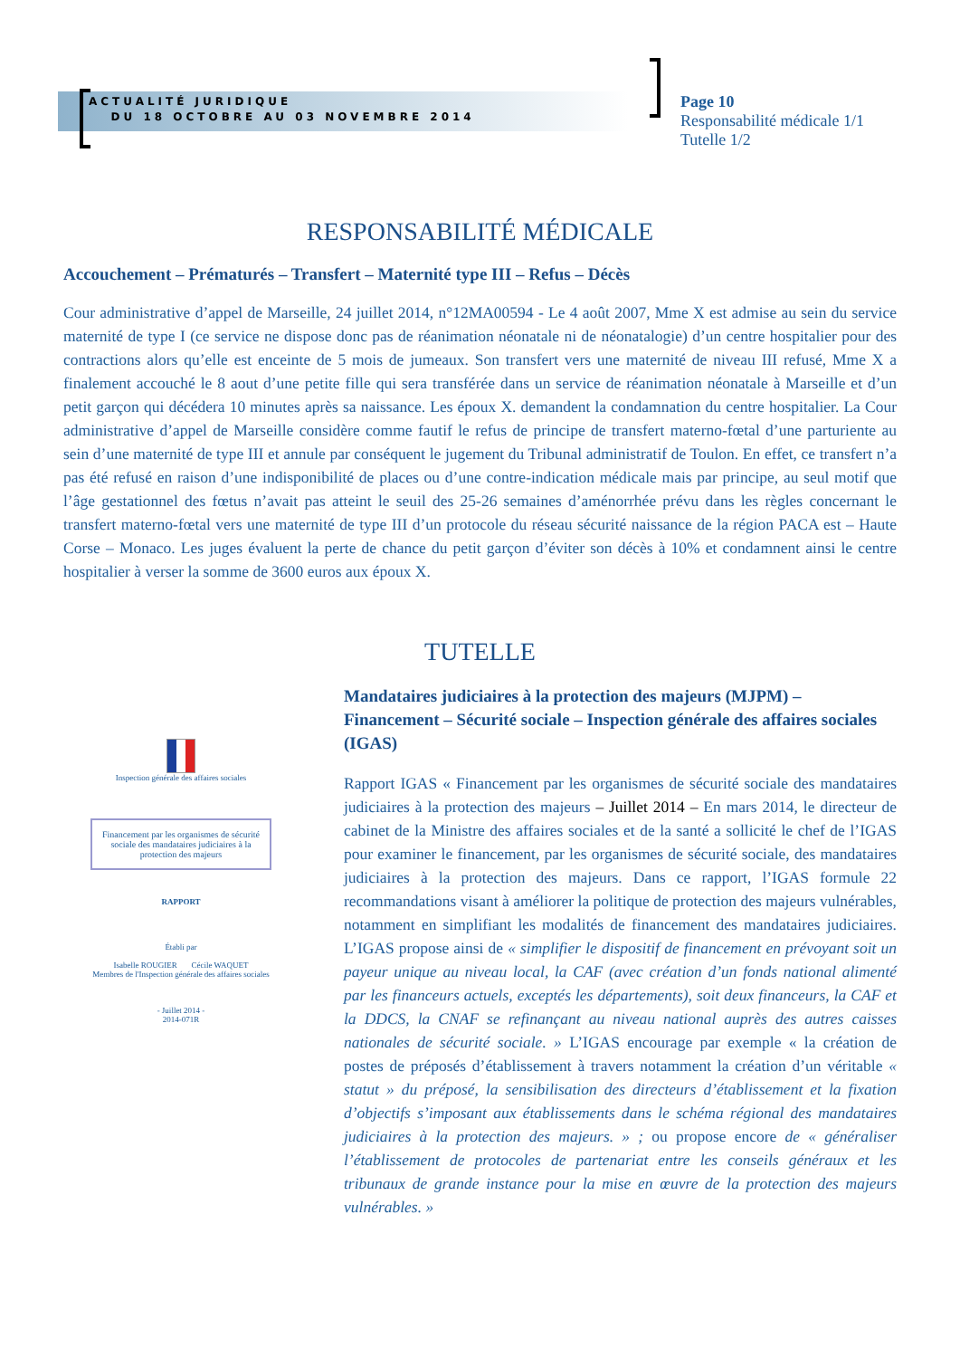ACTUALITÉ JURIDIQUE
DU 18 OCTOBRE AU 03 NOVEMBRE 2014
Page 10
Responsabilité médicale 1/1
Tutelle 1/2
RESPONSABILITÉ MÉDICALE
Accouchement – Prématurés – Transfert – Maternité type III – Refus – Décès
Cour administrative d’appel de Marseille, 24 juillet 2014, n°12MA00594 - Le 4 août 2007, Mme X est admise au sein du service maternité de type I (ce service ne dispose donc pas de réanimation néonatale ni de néonatalogie) d’un centre hospitalier pour des contractions alors qu’elle est enceinte de 5 mois de jumeaux. Son transfert vers une maternité de niveau III refusé, Mme X a finalement accouché le 8 aout d’une petite fille qui sera transférée dans un service de réanimation néonatale à Marseille et d’un petit garçon qui décédera 10 minutes après sa naissance. Les époux X. demandent la condamnation du centre hospitalier. La Cour administrative d’appel de Marseille considère comme fautif le refus de principe de transfert materno-fœtal d’une parturiente au sein d’une maternité de type III et annule par conséquent le jugement du Tribunal administratif de Toulon. En effet, ce transfert n’a pas été refusé en raison d’une indisponibilité de places ou d’une contre-indication médicale mais par principe, au seul motif que l’âge gestationnel des fœtus n’avait pas atteint le seuil des 25-26 semaines d’aménorrhée prévu dans les règles concernant le transfert materno-fœtal vers une maternité de type III d’un protocole du réseau sécurité naissance de la région PACA est – Haute Corse – Monaco. Les juges évaluent la perte de chance du petit garçon d’éviter son décès à 10% et condamnent ainsi le centre hospitalier à verser la somme de 3600 euros aux époux X.
TUTELLE
Inspection générale des affaires sociales
Financement par les organismes de sécurité sociale des mandataires judiciaires à la protection des majeurs
RAPPORT
Établi par
Isabelle ROUGIER Cécile WAQUET
Membres de l'Inspection générale des affaires sociales
- Juillet 2014 -
2014-071R
Mandataires judiciaires à la protection des majeurs (MJPM) – Financement – Sécurité sociale – Inspection générale des affaires sociales (IGAS)
Rapport IGAS « Financement par les organismes de sécurité sociale des mandataires judiciaires à la protection des majeurs – Juillet 2014 – En mars 2014, le directeur de cabinet de la Ministre des affaires sociales et de la santé a sollicité le chef de l’IGAS pour examiner le financement, par les organismes de sécurité sociale, des mandataires judiciaires à la protection des majeurs. Dans ce rapport, l’IGAS formule 22 recommandations visant à améliorer la politique de protection des majeurs vulnérables, notamment en simplifiant les modalités de financement des mandataires judiciaires. L’IGAS propose ainsi de « simplifier le dispositif de financement en prévoyant soit un payeur unique au niveau local, la CAF (avec création d’un fonds national alimenté par les financeurs actuels, exceptés les départements), soit deux financeurs, la CAF et la DDCS, la CNAF se refinançant au niveau national auprès des autres caisses nationales de sécurité sociale. » L’IGAS encourage par exemple « la création de postes de préposés d’établissement à travers notamment la création d’un véritable « statut » du préposé, la sensibilisation des directeurs d’établissement et la fixation d’objectifs s’imposant aux établissements dans le schéma régional des mandataires judiciaires à la protection des majeurs. » ; ou propose encore de « généraliser l’établissement de protocoles de partenariat entre les conseils généraux et les tribunaux de grande instance pour la mise en œuvre de la protection des majeurs vulnérables. »